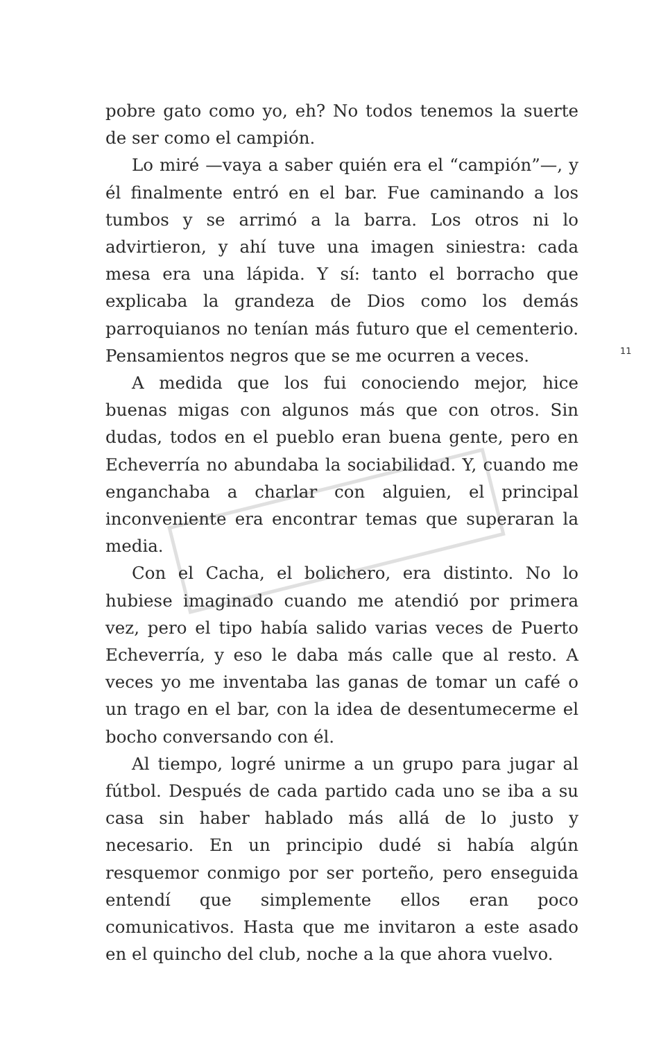pobre gato como yo, eh? No todos tenemos la suerte de ser como el campión.
Lo miré —vaya a saber quién era el “campión”—, y él finalmente entró en el bar. Fue caminando a los tumbos y se arrimó a la barra. Los otros ni lo advirtieron, y ahí tuve una imagen siniestra: cada mesa era una lápida. Y sí: tanto el borracho que explicaba la grandeza de Dios como los demás parroquianos no tenían más futuro que el cementerio. Pensamientos negros que se me ocurren a veces.
A medida que los fui conociendo mejor, hice buenas migas con algunos más que con otros. Sin dudas, todos en el pueblo eran buena gente, pero en Echeverría no abundaba la sociabilidad. Y, cuando me enganchaba a charlar con alguien, el principal inconveniente era encontrar temas que superaran la media.
Con el Cacha, el bolichero, era distinto. No lo hubiese imaginado cuando me atendió por primera vez, pero el tipo había salido varias veces de Puerto Echeverría, y eso le daba más calle que al resto. A veces yo me inventaba las ganas de tomar un café o un trago en el bar, con la idea de desentumecerme el bocho conversando con él.
Al tiempo, logré unirme a un grupo para jugar al fútbol. Después de cada partido cada uno se iba a su casa sin haber hablado más allá de lo justo y necesario. En un principio dudé si había algún resquemor conmigo por ser porteño, pero enseguida entendí que simplemente ellos eran poco comunicativos. Hasta que me invitaron a este asado en el quincho del club, noche a la que ahora vuelvo.
11